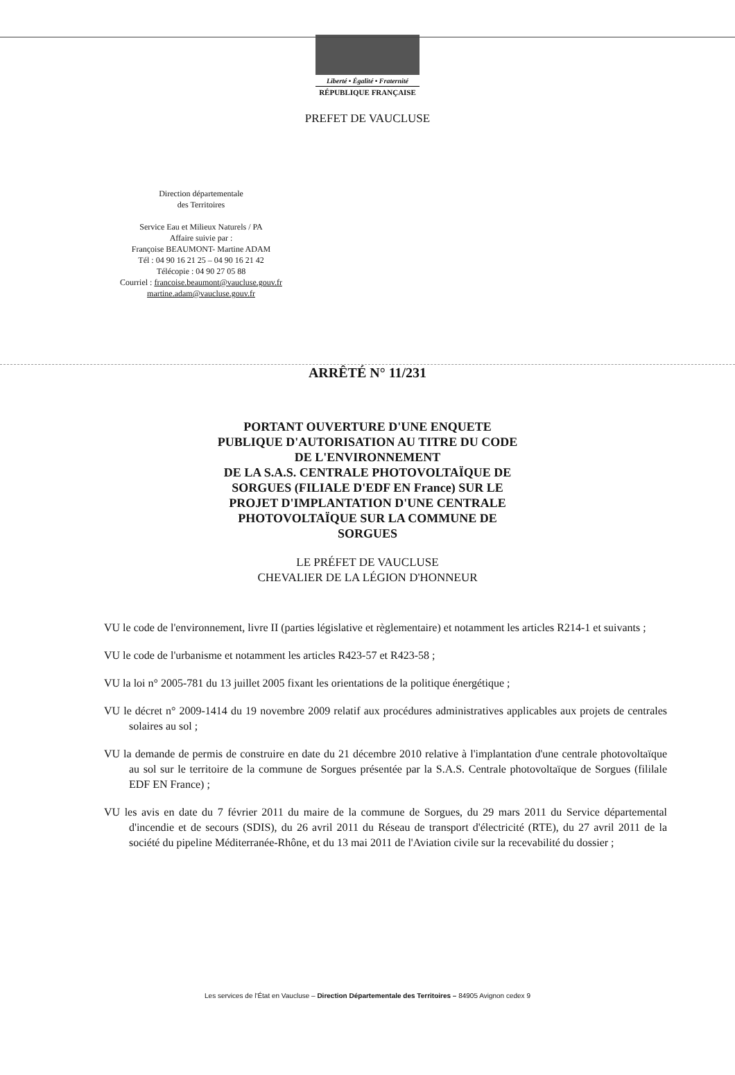Liberté • Égalité • Fraternité
RÉPUBLIQUE FRANÇAISE
PREFET DE VAUCLUSE
Direction départementale
des Territoires
Service Eau et Milieux Naturels / PA
Affaire suivie par :
Françoise BEAUMONT- Martine ADAM
Tél : 04 90 16 21 25 – 04 90 16 21 42
Télécopie : 04 90 27 05 88
Courriel : francoise.beaumont@vaucluse.gouv.fr
martine.adam@vaucluse.gouv.fr
ARRÊTÉ N° 11/231
PORTANT OUVERTURE D'UNE ENQUETE
PUBLIQUE D'AUTORISATION AU TITRE DU CODE
DE L'ENVIRONNEMENT
DE LA S.A.S. CENTRALE PHOTOVOLTAÏQUE DE
SORGUES (FILIALE D'EDF EN France) SUR LE
PROJET D'IMPLANTATION D'UNE CENTRALE
PHOTOVOLTAÏQUE SUR LA COMMUNE DE
SORGUES
LE PRÉFET DE VAUCLUSE
CHEVALIER DE LA LÉGION D'HONNEUR
VU le code de l'environnement, livre II (parties législative et règlementaire) et notamment les articles R214-1 et suivants ;
VU le code de l'urbanisme et notamment les articles R423-57 et R423-58 ;
VU la loi n° 2005-781 du 13 juillet 2005 fixant les orientations de la politique énergétique ;
VU le décret n° 2009-1414 du 19 novembre 2009 relatif aux procédures administratives applicables aux projets de centrales solaires au sol ;
VU la demande de permis de construire en date du 21 décembre 2010 relative à l'implantation d'une centrale photovoltaïque au sol sur le territoire de la commune de Sorgues présentée par la S.A.S. Centrale photovoltaïque de Sorgues (fililale EDF EN France) ;
VU les avis en date du 7 février 2011 du maire de la commune de Sorgues, du 29 mars 2011 du Service départemental d'incendie et de secours (SDIS), du 26 avril 2011 du Réseau de transport d'électricité (RTE), du 27 avril 2011 de la société du pipeline Méditerranée-Rhône, et du 13 mai 2011 de l'Aviation civile sur la recevabilité du dossier ;
Les services de l'État en Vaucluse – Direction Départementale des Territoires – 84905 Avignon cedex 9